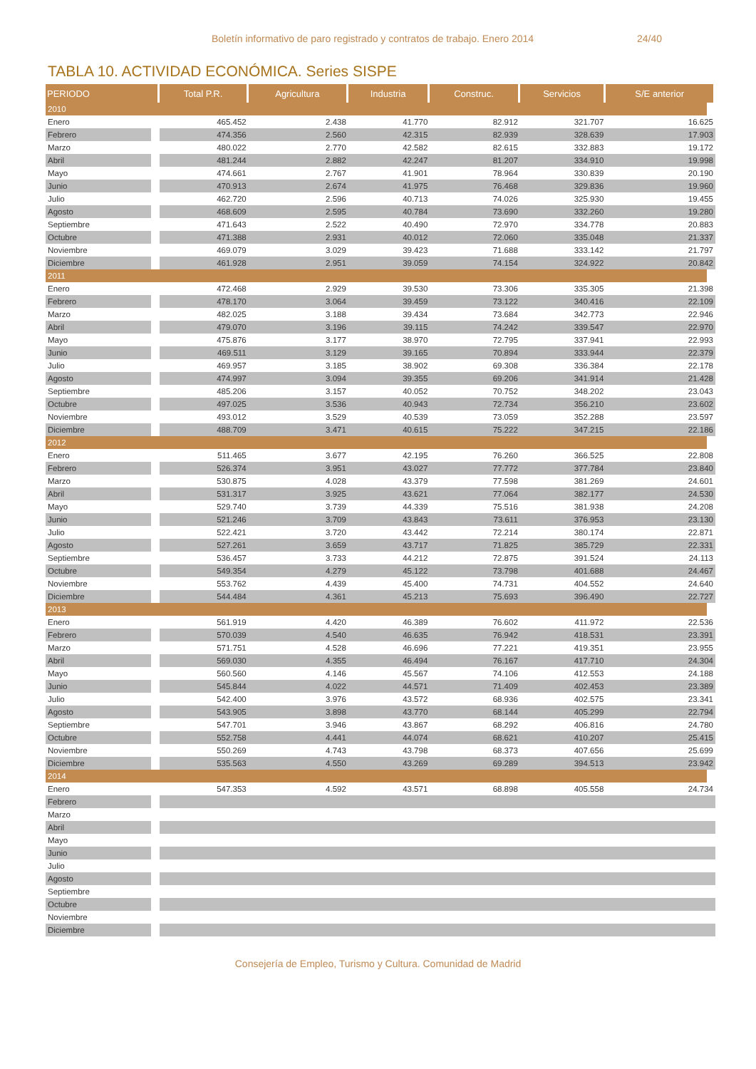Boletín informativo de paro registrado y contratos de trabajo. Enero 2014 24/40
TABLA 10. ACTIVIDAD ECONÓMICA. Series SISPE
| PERIODO | Total P.R. | Agricultura | Industria | Construc. | Servicios | S/E anterior |
| --- | --- | --- | --- | --- | --- | --- |
| 2010 | | | | | | |
| Enero | 465.452 | 2.438 | 41.770 | 82.912 | 321.707 | 16.625 |
| Febrero | 474.356 | 2.560 | 42.315 | 82.939 | 328.639 | 17.903 |
| Marzo | 480.022 | 2.770 | 42.582 | 82.615 | 332.883 | 19.172 |
| Abril | 481.244 | 2.882 | 42.247 | 81.207 | 334.910 | 19.998 |
| Mayo | 474.661 | 2.767 | 41.901 | 78.964 | 330.839 | 20.190 |
| Junio | 470.913 | 2.674 | 41.975 | 76.468 | 329.836 | 19.960 |
| Julio | 462.720 | 2.596 | 40.713 | 74.026 | 325.930 | 19.455 |
| Agosto | 468.609 | 2.595 | 40.784 | 73.690 | 332.260 | 19.280 |
| Septiembre | 471.643 | 2.522 | 40.490 | 72.970 | 334.778 | 20.883 |
| Octubre | 471.388 | 2.931 | 40.012 | 72.060 | 335.048 | 21.337 |
| Noviembre | 469.079 | 3.029 | 39.423 | 71.688 | 333.142 | 21.797 |
| Diciembre | 461.928 | 2.951 | 39.059 | 74.154 | 324.922 | 20.842 |
| 2011 | | | | | | |
| Enero | 472.468 | 2.929 | 39.530 | 73.306 | 335.305 | 21.398 |
| Febrero | 478.170 | 3.064 | 39.459 | 73.122 | 340.416 | 22.109 |
| Marzo | 482.025 | 3.188 | 39.434 | 73.684 | 342.773 | 22.946 |
| Abril | 479.070 | 3.196 | 39.115 | 74.242 | 339.547 | 22.970 |
| Mayo | 475.876 | 3.177 | 38.970 | 72.795 | 337.941 | 22.993 |
| Junio | 469.511 | 3.129 | 39.165 | 70.894 | 333.944 | 22.379 |
| Julio | 469.957 | 3.185 | 38.902 | 69.308 | 336.384 | 22.178 |
| Agosto | 474.997 | 3.094 | 39.355 | 69.206 | 341.914 | 21.428 |
| Septiembre | 485.206 | 3.157 | 40.052 | 70.752 | 348.202 | 23.043 |
| Octubre | 497.025 | 3.536 | 40.943 | 72.734 | 356.210 | 23.602 |
| Noviembre | 493.012 | 3.529 | 40.539 | 73.059 | 352.288 | 23.597 |
| Diciembre | 488.709 | 3.471 | 40.615 | 75.222 | 347.215 | 22.186 |
| 2012 | | | | | | |
| Enero | 511.465 | 3.677 | 42.195 | 76.260 | 366.525 | 22.808 |
| Febrero | 526.374 | 3.951 | 43.027 | 77.772 | 377.784 | 23.840 |
| Marzo | 530.875 | 4.028 | 43.379 | 77.598 | 381.269 | 24.601 |
| Abril | 531.317 | 3.925 | 43.621 | 77.064 | 382.177 | 24.530 |
| Mayo | 529.740 | 3.739 | 44.339 | 75.516 | 381.938 | 24.208 |
| Junio | 521.246 | 3.709 | 43.843 | 73.611 | 376.953 | 23.130 |
| Julio | 522.421 | 3.720 | 43.442 | 72.214 | 380.174 | 22.871 |
| Agosto | 527.261 | 3.659 | 43.717 | 71.825 | 385.729 | 22.331 |
| Septiembre | 536.457 | 3.733 | 44.212 | 72.875 | 391.524 | 24.113 |
| Octubre | 549.354 | 4.279 | 45.122 | 73.798 | 401.688 | 24.467 |
| Noviembre | 553.762 | 4.439 | 45.400 | 74.731 | 404.552 | 24.640 |
| Diciembre | 544.484 | 4.361 | 45.213 | 75.693 | 396.490 | 22.727 |
| 2013 | | | | | | |
| Enero | 561.919 | 4.420 | 46.389 | 76.602 | 411.972 | 22.536 |
| Febrero | 570.039 | 4.540 | 46.635 | 76.942 | 418.531 | 23.391 |
| Marzo | 571.751 | 4.528 | 46.696 | 77.221 | 419.351 | 23.955 |
| Abril | 569.030 | 4.355 | 46.494 | 76.167 | 417.710 | 24.304 |
| Mayo | 560.560 | 4.146 | 45.567 | 74.106 | 412.553 | 24.188 |
| Junio | 545.844 | 4.022 | 44.571 | 71.409 | 402.453 | 23.389 |
| Julio | 542.400 | 3.976 | 43.572 | 68.936 | 402.575 | 23.341 |
| Agosto | 543.905 | 3.898 | 43.770 | 68.144 | 405.299 | 22.794 |
| Septiembre | 547.701 | 3.946 | 43.867 | 68.292 | 406.816 | 24.780 |
| Octubre | 552.758 | 4.441 | 44.074 | 68.621 | 410.207 | 25.415 |
| Noviembre | 550.269 | 4.743 | 43.798 | 68.373 | 407.656 | 25.699 |
| Diciembre | 535.563 | 4.550 | 43.269 | 69.289 | 394.513 | 23.942 |
| 2014 | | | | | | |
| Enero | 547.353 | 4.592 | 43.571 | 68.898 | 405.558 | 24.734 |
| Febrero | | | | | | |
| Marzo | | | | | | |
| Abril | | | | | | |
| Mayo | | | | | | |
| Junio | | | | | | |
| Julio | | | | | | |
| Agosto | | | | | | |
| Septiembre | | | | | | |
| Octubre | | | | | | |
| Noviembre | | | | | | |
| Diciembre | | | | | | |
Consejería de Empleo, Turismo y Cultura. Comunidad de Madrid